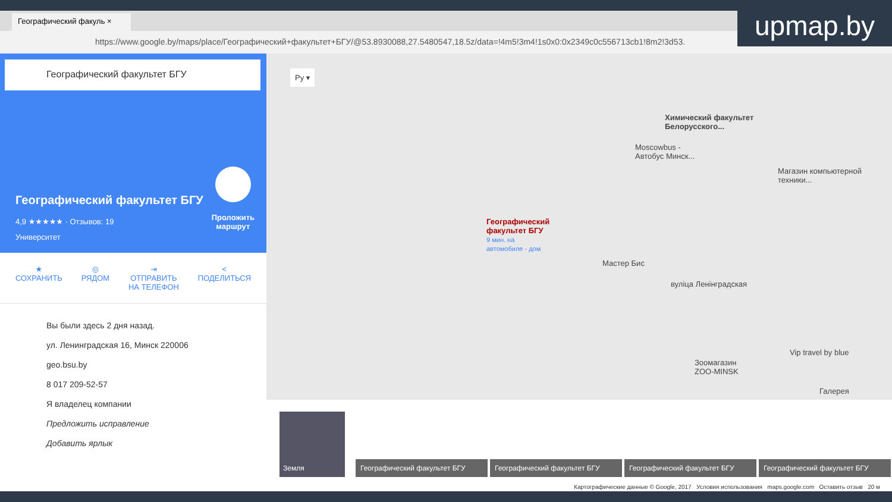Географический факуль ×
https://www.google.by/maps/place/Географический+факультет+БГУ/@53.8930088,27.5480547,18.5z/data=!4m5!3m4!1s0x0:0x2349c0c556713cb1!8m2!3d53. upmap.by
Географический факультет БГУ
Географический факультет БГУ
4,9 ★★★★★ · Отзывов: 19
Университет
Проложить
маршрут
★
СОХРАНИТЬ
◎
РЯДОМ
⇥
ОТПРАВИТЬ
НА ТЕЛЕФОН
<
ПОДЕЛИТЬСЯ
Вы были здесь 2 дня назад.
ул. Ленинградская 16, Минск 220006
geo.bsu.by
8 017 209-52-57
Я владелец компании
Предложить исправление
Добавить ярлык
Ру ▾
Химический факультет
Белорусского...
Moscowbus -
Автобус Минск...
Магазин компьютерной
техники...
Географический
факультет БГУ
9 мин. на
автомобиле - дом
Мастер Бис
вуліца Ленінградская
Vip travel by blue
Зоомагазин
ZOO-MINSK
Галерея
Земля
Географический факультет БГУ Географический факультет БГУ Географический факультет БГУ Географический факультет БГУ
Картографические данные © Google, 2017 Условия использования maps.google.com Оставить отзыв 20 м